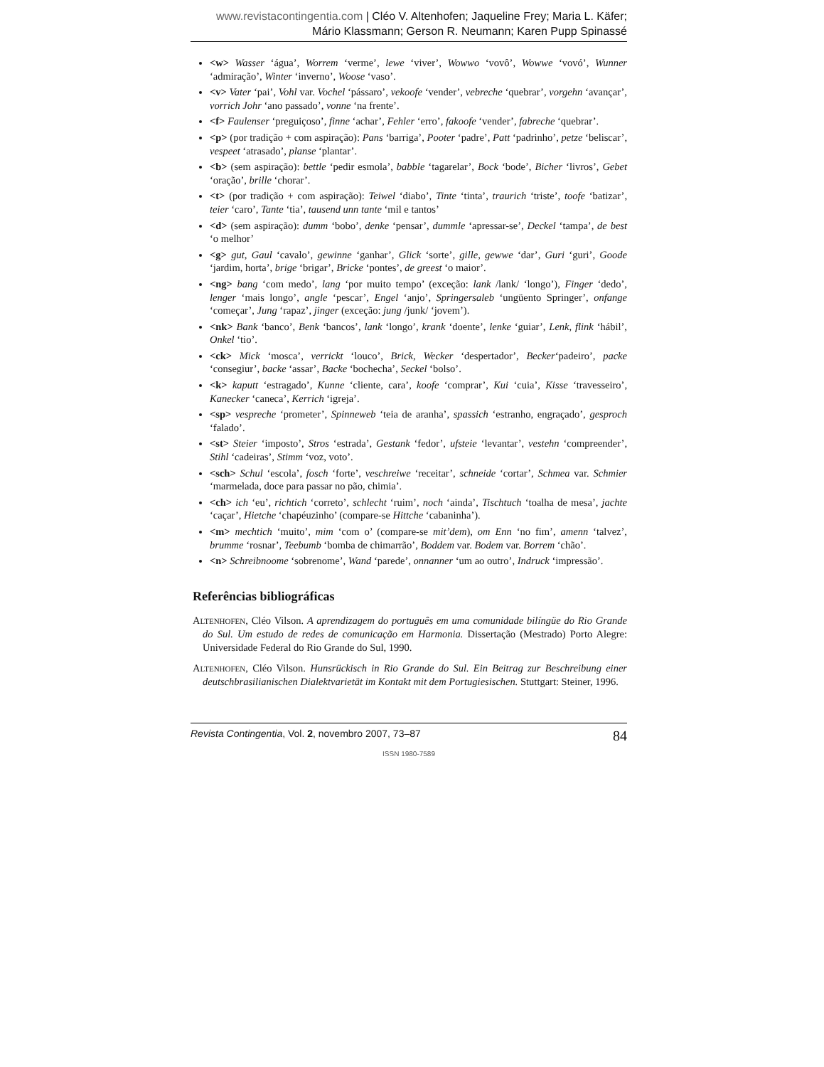www.revistacontingentia.com | Cléo V. Altenhofen; Jaqueline Frey; Maria L. Käfer; Mário Klassmann; Gerson R. Neumann; Karen Pupp Spinassé
<w> Wasser ‘água’, Worrem ‘verme’, lewe ‘viver’, Wowwo ‘vovô’, Wowwe ‘vovó’, Wunner ‘admiração’, Winter ‘inverno’, Woose ‘vaso’.
<v> Vater ‘pai’, Vohl var. Vochel ‘pássaro’, vekoofe ‘vender’, vebreche ‘quebrar’, vorgehn ‘avançar’, vorrich Johr ‘ano passado’, vonne ‘na frente’.
<f> Faulenser ‘preguiçoso’, finne ‘achar’, Fehler ‘erro’, fakoofe ‘vender’, fabreche ‘quebrar’.
<p> (por tradição + com aspiração): Pans ‘barriga’, Pooter ‘padre’, Patt ‘padrinho’, petze ‘beliscar’, vespeet ‘atrasado’, planse ‘plantar’.
<b> (sem aspiração): bettle ‘pedir esmola’, babble ‘tagarelar’, Bock ‘bode’, Bicher ‘livros’, Gebet ‘oração’, brille ‘chorar’.
<t> (por tradição + com aspiração): Teiwel ‘diabo’, Tinte ‘tinta’, traurich ‘triste’, toofe ‘batizar’, teier ‘caro’, Tante ‘tia’, tausend unn tante ‘mil e tantos’
<d> (sem aspiração): dumm ‘bobo’, denke ‘pensar’, dummle ‘apressar-se’, Deckel ‘tampa’, de best ‘o melhor’
<g> gut, Gaul ‘cavalo’, gewinne ‘ganhar’, Glick ‘sorte’, gille, gewwe ‘dar’, Guri ‘guri’, Goode ‘jardim, horta’, brige ‘brigar’, Bricke ‘pontes’, de greest ‘o maior’.
<ng> bang ‘com medo’, lang ‘por muito tempo’ (exceção: lank /lank/ ‘longo’), Finger ‘dedo’, lenger ‘mais longo’, angle ‘pescar’, Engel ‘anjo’, Springersaleb ‘ungüento Springer’, onfange ‘começar’, Jung ‘rapaz’, jinger (exceção: jung /junk/ ‘jovem’).
<nk> Bank ‘banco’, Benk ‘bancos’, lank ‘longo’, krank ‘doente’, lenke ‘guiar’, Lenk, flink ‘hábil’, Onkel ‘tio’.
<ck> Mick ‘mosca’, verrickt ‘louco’, Brick, Wecker ‘despertador’, Becker‘padeiro’, packe ‘consegiur’, backe ‘assar’, Backe ‘bochecha’, Seckel ‘bolso’.
<k> kaputt ‘estragado’, Kunne ‘cliente, cara’, koofe ‘comprar’, Kui ‘cuia’, Kisse ‘travesseiro’, Kanecker ‘caneca’, Kerrich ‘igreja’.
<sp> vespreche ‘prometer’, Spinneweb ‘teia de aranha’, spassich ‘estranho, engraçado’, gesproch ‘falado’.
<st> Steier ‘imposto’, Stros ‘estrada’, Gestank ‘fedor’, ufsteie ‘levantar’, vestehn ‘compreender’, Stihl ‘cadeiras’, Stimm ‘voz, voto’.
<sch> Schul ‘escola’, fosch ‘forte’, veschreiwe ‘receitar’, schneide ‘cortar’, Schmea var. Schmier ‘marmelada, doce para passar no pão, chimia’.
<ch> ich ‘eu’, richtich ‘correto’, schlecht ‘ruim’, noch ‘ainda’, Tischtuch ‘toalha de mesa’, jachte ‘caçar’, Hietche ‘chapéuzinho’ (compare-se Hittche ‘cabaninha’).
<m> mechtich ‘muito’, mim ‘com o’ (compare-se mit’dem), om Enn ‘no fim’, amenn ‘talvez’, brumme ‘rosnar’, Teebumb ‘bomba de chimarrão’, Boddem var. Bodem var. Borrem ‘chão’.
<n> Schreibnoome ‘sobrenome’, Wand ‘parede’, onnanner ‘um ao outro’, Indruck ‘impressão’.
Referências bibliográficas
ALTENHOFEN, Cléo Vilson. A aprendizagem do português em uma comunidade bilíngüe do Rio Grande do Sul. Um estudo de redes de comunicação em Harmonia. Dissertação (Mestrado) Porto Alegre: Universidade Federal do Rio Grande do Sul, 1990.
ALTENHOFEN, Cléo Vilson. Hunsrückisch in Rio Grande do Sul. Ein Beitrag zur Beschreibung einer deutschbrasilianischen Dialektvarietät im Kontakt mit dem Portugiesischen. Stuttgart: Steiner, 1996.
Revista Contingentia, Vol. 2, novembro 2007, 73–87 84
ISSN 1980-7589